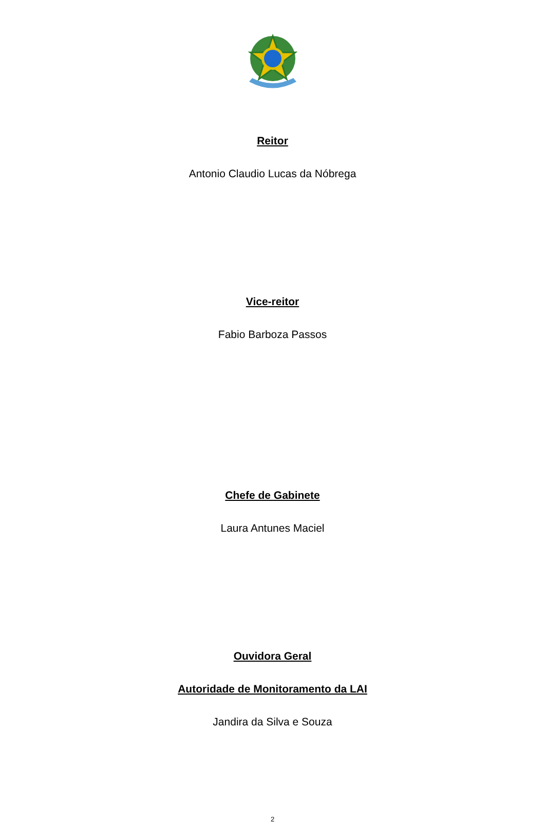Reitor
Antonio Claudio Lucas da Nóbrega
Vice-reitor
Fabio Barboza Passos
Chefe de Gabinete
Laura Antunes Maciel
Ouvidora Geral
Autoridade de Monitoramento da LAI
Jandira da Silva e Souza
2